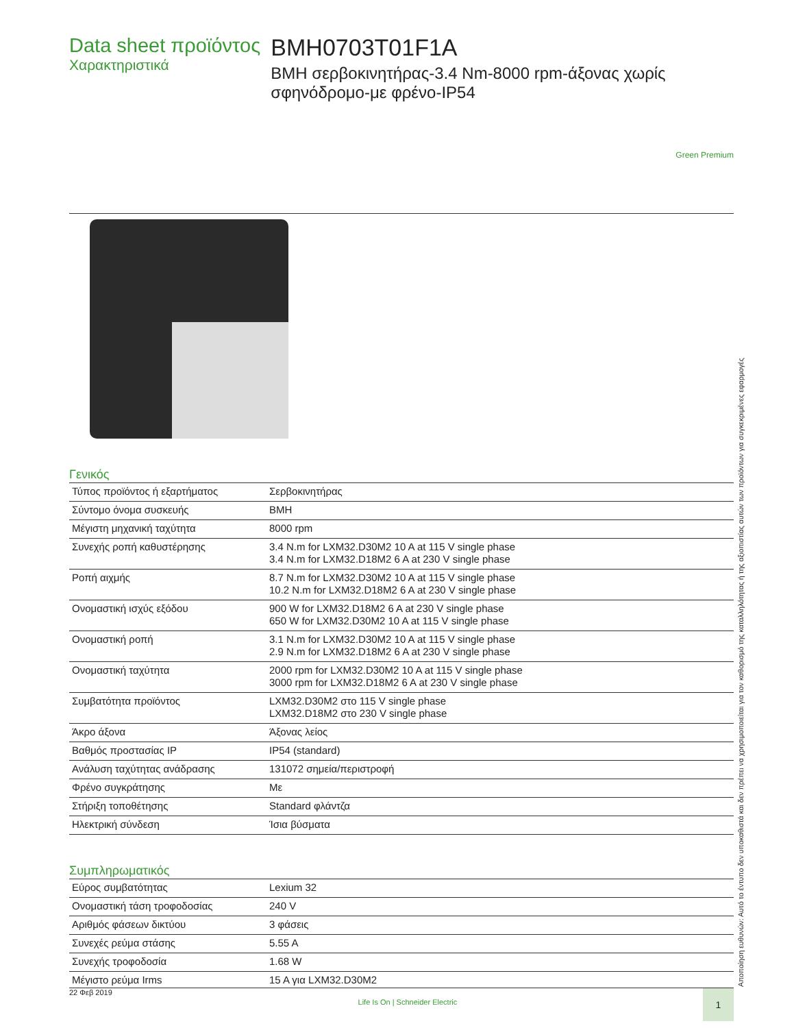Data sheet προϊόντος
Χαρακτηριστικά
BMH0703T01F1A
BMH σερβοκινητήρας-3.4 Nm-8000 rpm-άξονας χωρίς σφηνόδρομο-με φρένο-IP54
Green Premium
Γενικός
| Τύπος προϊόντος ή εξαρτήματος | Σερβοκινητήρας |
| Σύντομο όνομα συσκευής | BMH |
| Μέγιστη μηχανική ταχύτητα | 8000 rpm |
| Συνεχής ροπή καθυστέρησης | 3.4 N.m for LXM32.D30M2 10 A at 115 V single phase 3.4 N.m for LXM32.D18M2 6 A at 230 V single phase |
| Ροπή αιχμής | 8.7 N.m for LXM32.D30M2 10 A at 115 V single phase 10.2 N.m for LXM32.D18M2 6 A at 230 V single phase |
| Ονομαστική ισχύς εξόδου | 900 W for LXM32.D18M2 6 A at 230 V single phase 650 W for LXM32.D30M2 10 A at 115 V single phase |
| Ονομαστική ροπή | 3.1 N.m for LXM32.D30M2 10 A at 115 V single phase 2.9 N.m for LXM32.D18M2 6 A at 230 V single phase |
| Ονομαστική ταχύτητα | 2000 rpm for LXM32.D30M2 10 A at 115 V single phase 3000 rpm for LXM32.D18M2 6 A at 230 V single phase |
| Συμβατότητα προϊόντος | LXM32.D30M2 στο 115 V single phase LXM32.D18M2 στο 230 V single phase |
| Άκρο άξονα | Άξονας λείος |
| Βαθμός προστασίας IP | IP54 (standard) |
| Ανάλυση ταχύτητας ανάδρασης | 131072 σημεία/περιστροφή |
| Φρένο συγκράτησης | Με |
| Στήριξη τοποθέτησης | Standard φλάντζα |
| Ηλεκτρική σύνδεση | Ίσια βύσματα |
Συμπληρωματικός
| Εύρος συμβατότητας | Lexium 32 |
| Ονομαστική τάση τροφοδοσίας | 240 V |
| Αριθμός φάσεων δικτύου | 3 φάσεις |
| Συνεχές ρεύμα στάσης | 5.55 A |
| Συνεχής τροφοδοσία | 1.68 W |
| Μέγιστο ρεύμα Irms | 15 A για LXM32.D30M2 |
Αποποίηση ευθυνών: Αυτό το έντυπο δεν υποκαθιστά και δεν πρέπει να χρησιμοποιείται για τον καθορισμό της καταλληλότητας ή της αξιοπιστίας αυτών των προϊόντων για συγκεκριμένες εφαρμογές
22 Φεβ 2019 Life Is On | Schneider Electric 1